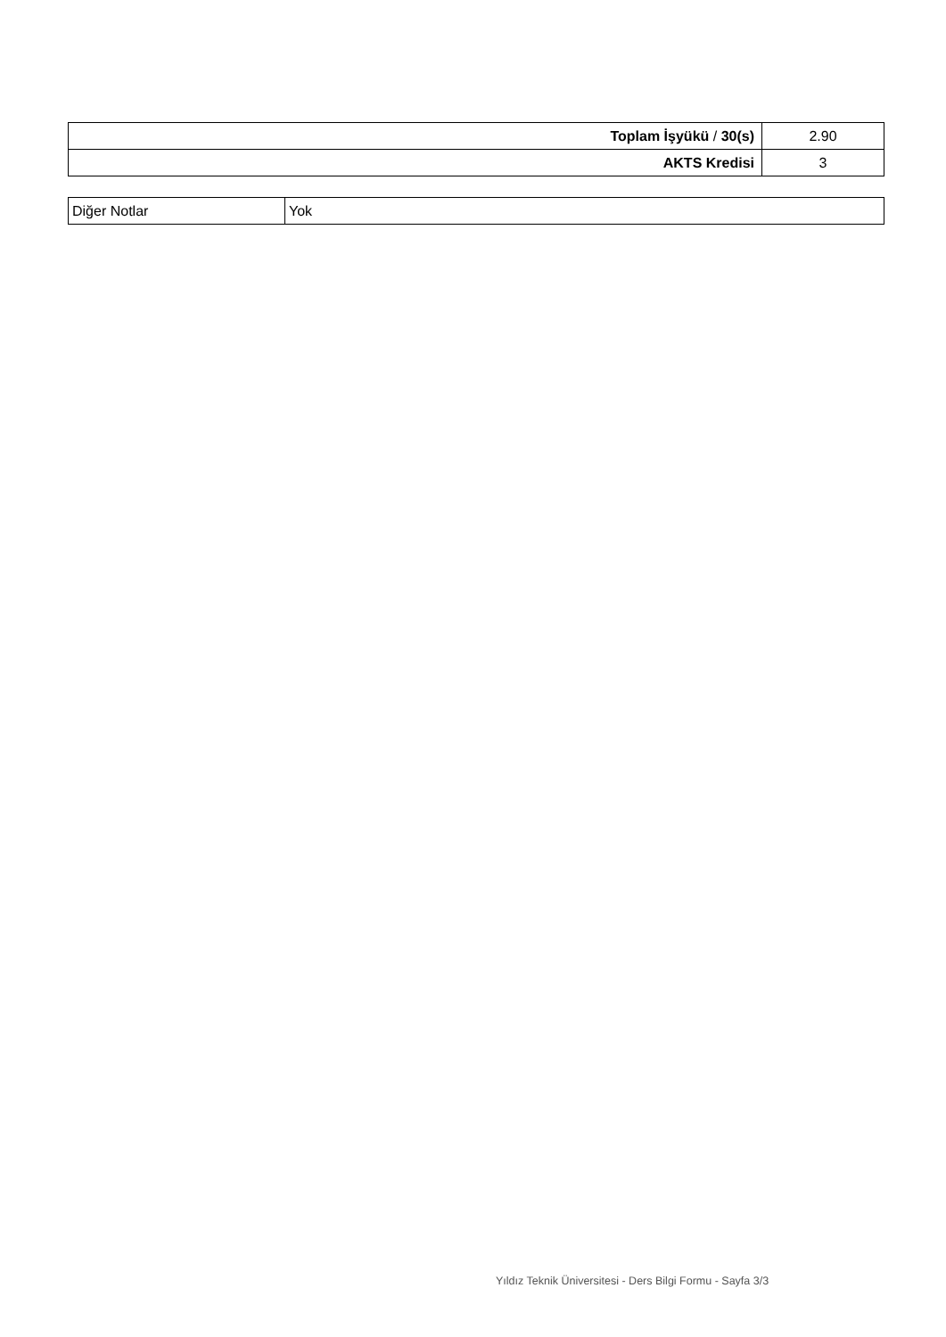| Toplam İşyükü / 30(s) | 2.90 |
| AKTS Kredisi | 3 |
| Diğer Notlar | Yok |
Yıldız Teknik Üniversitesi - Ders Bilgi Formu - Sayfa 3/3